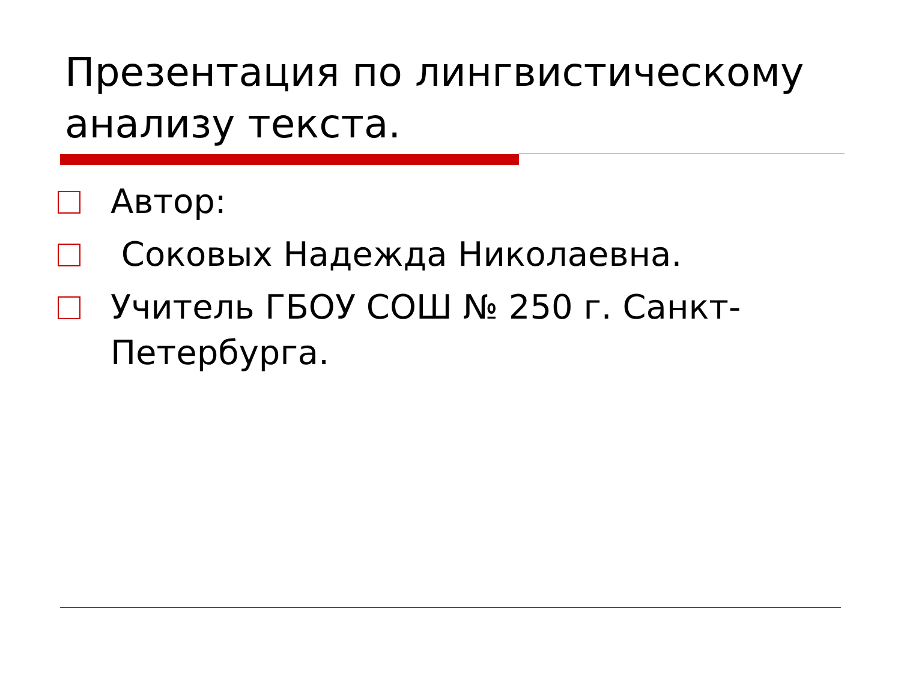Презентация по лингвистическому анализу текста.
Автор:
Соковых Надежда Николаевна.
Учитель ГБОУ СОШ № 250 г. Санкт-Петербурга.